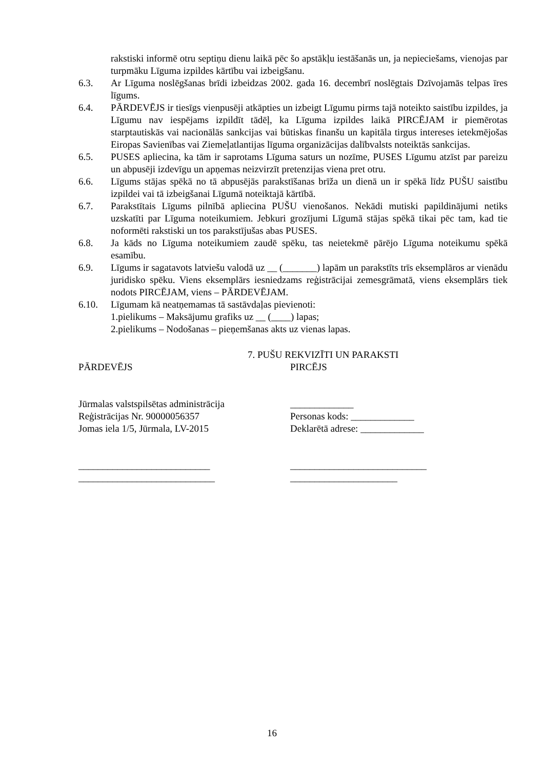rakstiski informē otru septiņu dienu laikā pēc šo apstākļu iestāšanās un, ja nepieciešams, vienojas par turpmāku Līguma izpildes kārtību vai izbeigšanu.
6.3. Ar Līguma noslēgšanas brīdi izbeidzas 2002. gada 16. decembrī noslēgtais Dzīvojamās telpas īres līgums.
6.4. PĀRDEVĒJS ir tiesīgs vienpusēji atkāpties un izbeigt Līgumu pirms tajā noteikto saistību izpildes, ja Līgumu nav iespējams izpildīt tādēļ, ka Līguma izpildes laikā PIRCĒJAM ir piemērotas starptautiskās vai nacionālās sankcijas vai būtiskas finanšu un kapitāla tirgus intereses ietekmējošas Eiropas Savienības vai Ziemeļatlantijas līguma organizācijas dalībvalsts noteiktās sankcijas.
6.5. PUSES apliecina, ka tām ir saprotams Līguma saturs un nozīme, PUSES Līgumu atzīst par pareizu un abpusēji izdevīgu un apņemas neizvirzīt pretenzijas viena pret otru.
6.6. Līgums stājas spēkā no tā abpusējās parakstīšanas brīža un dienā un ir spēkā līdz PUŠU saistību izpildei vai tā izbeigšanai Līgumā noteiktajā kārtībā.
6.7. Parakstītais Līgums pilnībā apliecina PUŠU vienošanos. Nekādi mutiski papildinājumi netiks uzskatīti par Līguma noteikumiem. Jebkuri grozījumi Līgumā stājas spēkā tikai pēc tam, kad tie noformēti rakstiski un tos parakstījušas abas PUSES.
6.8. Ja kāds no Līguma noteikumiem zaudē spēku, tas neietekmē pārējo Līguma noteikumu spēkā esamību.
6.9. Līgums ir sagatavots latviešu valodā uz __ (_______) lapām un parakstīts trīs eksemplāros ar vienādu juridisko spēku. Viens eksemplārs iesniedzams reģistrācijai zemesgrāmatā, viens eksemplārs tiek nodots PIRCĒJAM, viens – PĀRDEVĒJAM.
6.10. Līgumam kā neatņemamas tā sastāvdaļas pievienoti:
1.pielikums – Maksājumu grafiks uz __ (____) lapas;
2.pielikums – Nodošanas – pieņemšanas akts uz vienas lapas.
7. PUŠU REKVIZĪTI UN PARAKSTI
PĀRDEVĒJS
Jūrmalas valstspilsētas administrācija
Reģistrācijas Nr. 90000056357
Jomas iela 1/5, Jūrmala, LV-2015
___________________________
____________________________
PIRCĒJS
_____________
Personas kods: _____________
Deklarētā adrese: _____________
____________________________
______________________
16